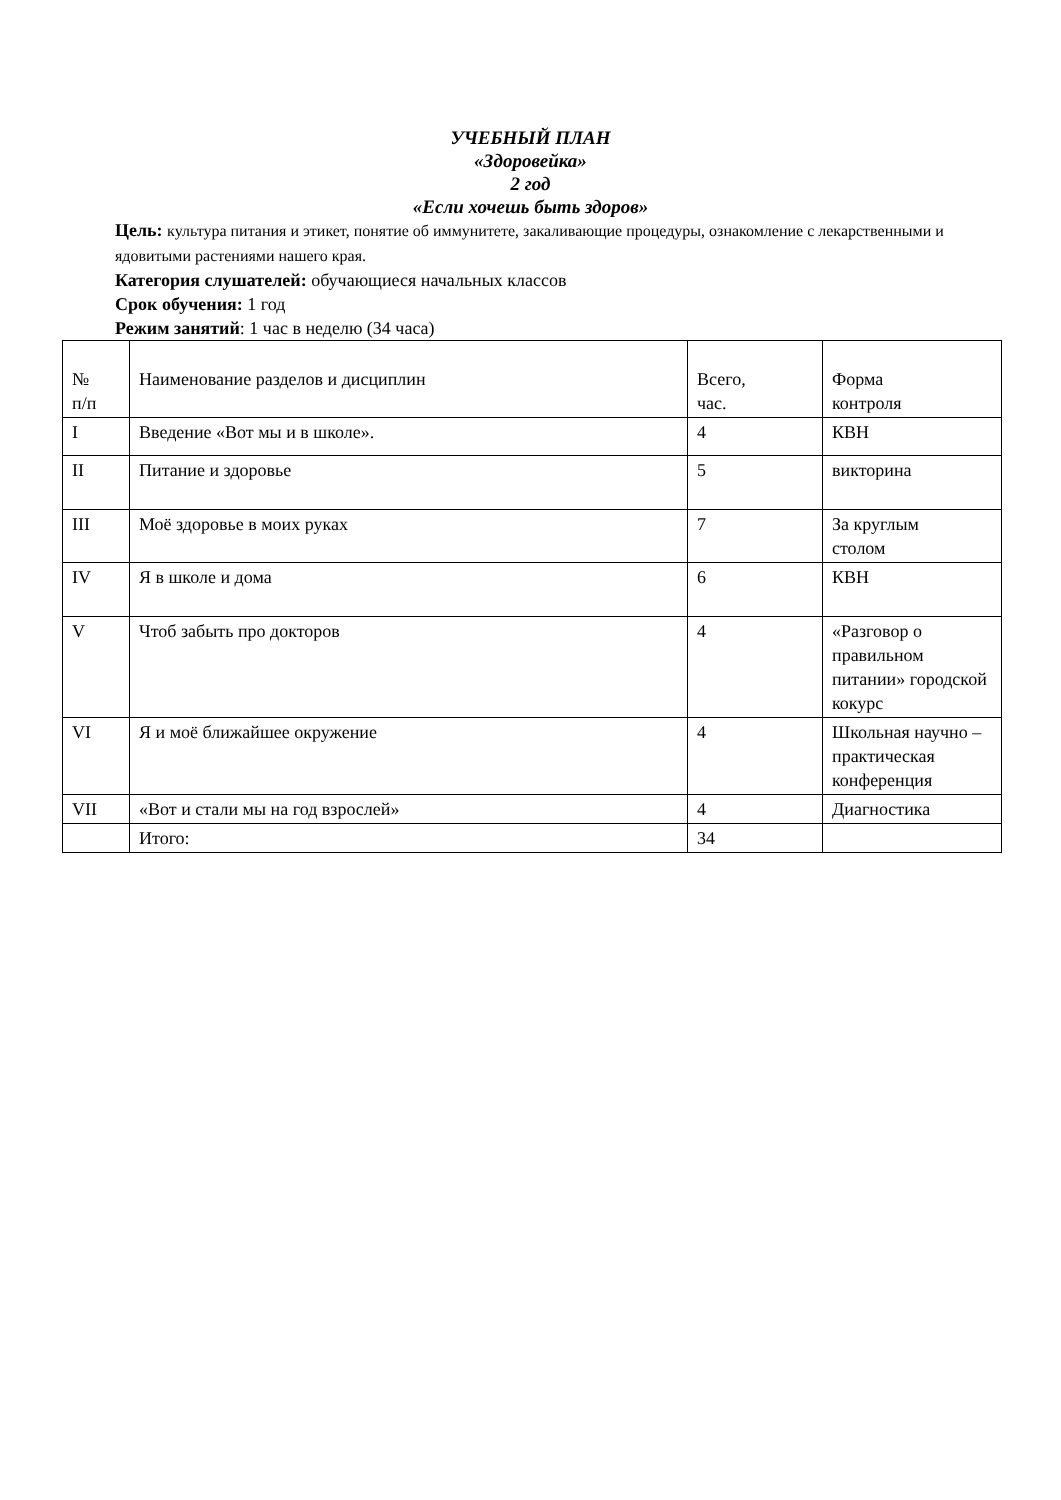УЧЕБНЫЙ ПЛАН
«Здоровейка»
2 год
«Если хочешь быть здоров»
Цель: культура питания и этикет, понятие об иммунитете, закаливающие процедуры, ознакомление с лекарственными и ядовитыми растениями нашего края.
Категория слушателей: обучающиеся начальных классов
Срок обучения: 1 год
Режим занятий: 1 час в неделю (34 часа)
| № п/п | Наименование разделов и дисциплин | Всего, час. | Форма контроля |
| I | Введение «Вот мы и в школе». | 4 | КВН |
| II | Питание и здоровье | 5 | викторина |
| III | Моё здоровье в моих руках | 7 | За круглым столом |
| IV | Я в школе и дома | 6 | КВН |
| V | Чтоб забыть про докторов | 4 | «Разговор о правильном питании» городской кокурс |
| VI | Я и моё ближайшее окружение | 4 | Школьная научно – практическая конференция |
| VII | «Вот и стали мы на год взрослей» | 4 | Диагностика |
| | Итого: | 34 | |